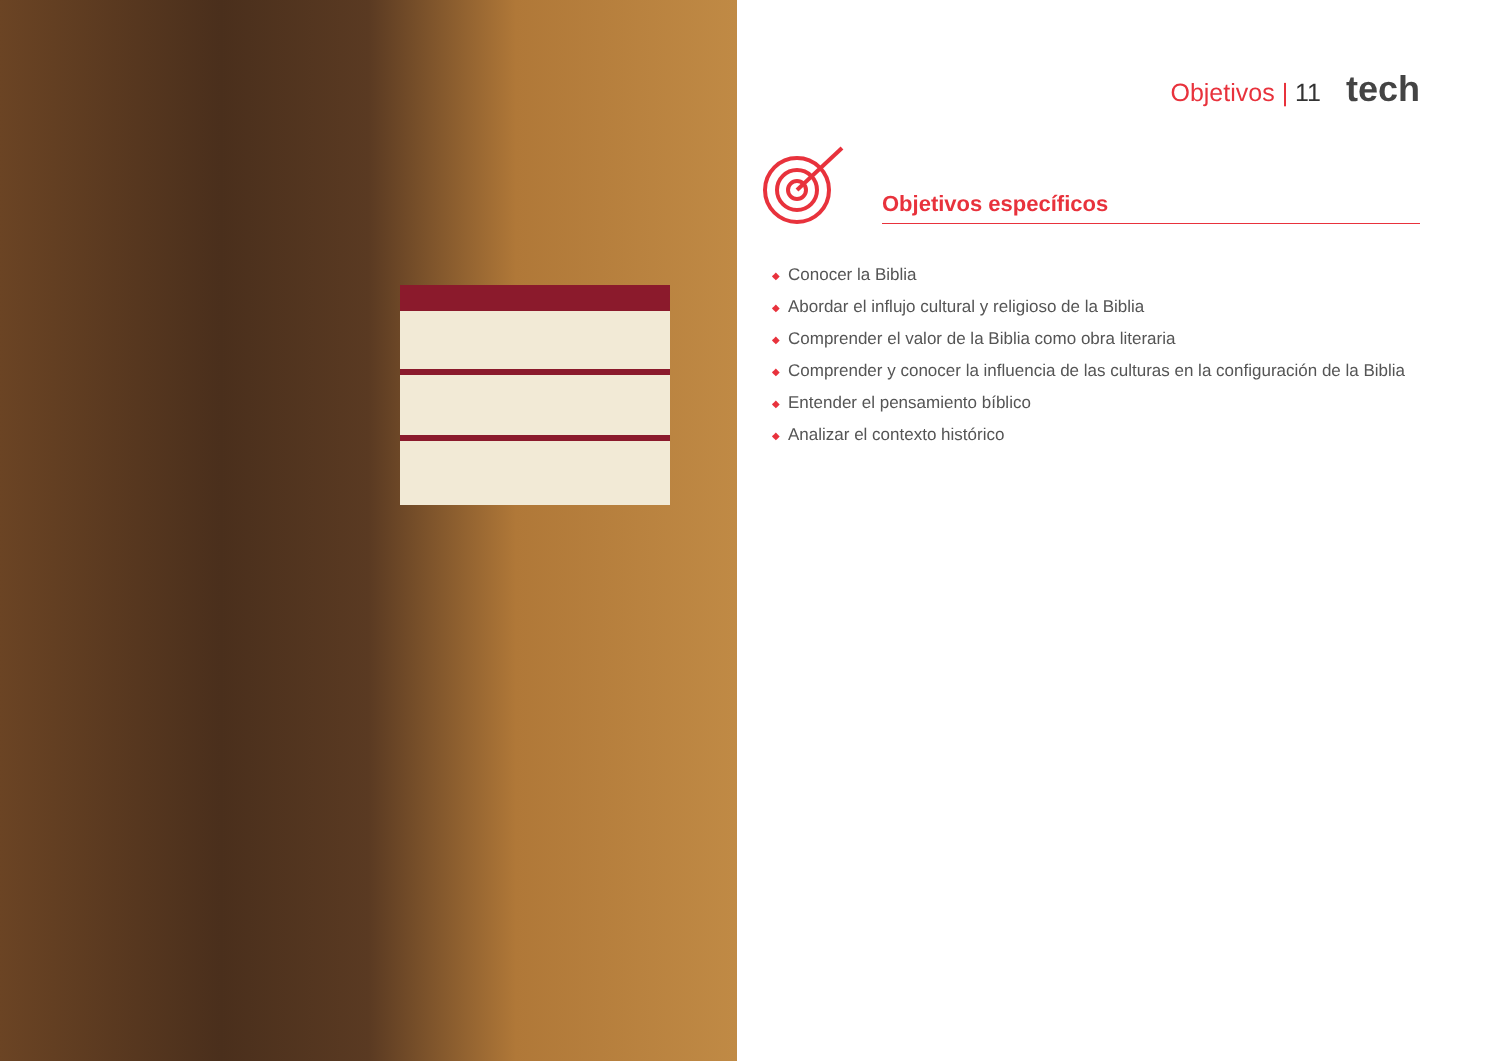Objetivos | 11 tech
Objetivos específicos
◆ Conocer la Biblia
◆ Abordar el influjo cultural y religioso de la Biblia
◆ Comprender el valor de la Biblia como obra literaria
◆ Comprender y conocer la influencia de las culturas en la configuración de la Biblia
◆ Entender el pensamiento bíblico
◆ Analizar el contexto histórico